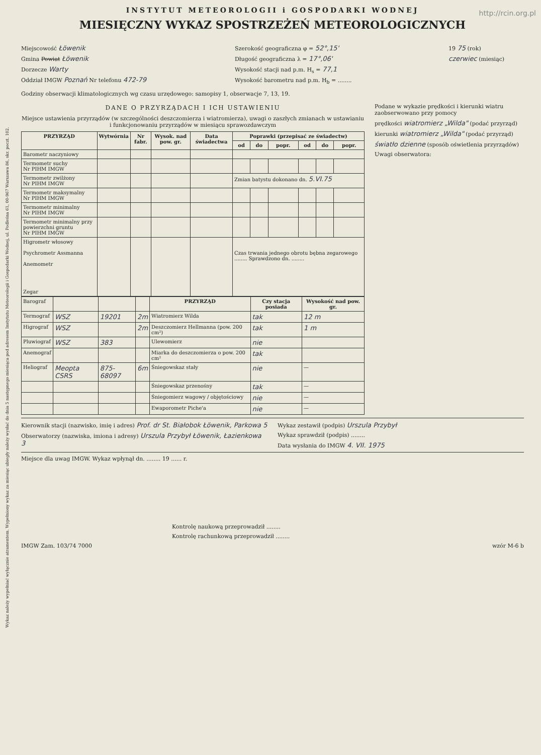http://rcin.org.pl
Wykaz należy wypełniać wyłącznie atramentem. Wypełniony wykaz za miesiąc ubiegły należy wysłać do dnia 5 następnego miesiąca pod adresem Instytutu Meteorologii i Gospodarki Wodnej, ul. Podleśna 61, 00-967 Warszawa 86, skr. poczt. 102.
INSTYTUT METEOROLOGII i GOSPODARKI WODNEJ
MIESIĘCZNY WYKAZ SPOSTRZEŻEŃ METEOROLOGICZNYCH
Miejscowość Łöwenik
Gmina Powiat Łöwenik
Dorzecze Warty
Oddział IMGW Poznań Nr telefonu 472-79
Szerokość geograficzna φ = 52°,15'
Długość geograficzna λ = 17°,06'
Wysokość stacji nad p.m. H<sub>s</sub> = 77,1
Wysokość barometru nad p.m. H<sub>b</sub> = ........
19 75 (rok)
czerwiec (miesiąc)
Godziny obserwacji klimatologicznych wg czasu urzędowego: samopisy 1, obserwacje 7, 13, 19.
DANE O PRZYRZĄDACH I ICH USTAWIENIU
Miejsce ustawienia przyrządów (w szczególności deszczomierza i wiatromierza), uwagi o zaszłych zmianach w ustawianiu i funkcjonowaniu przyrządów w miesiącu sprawozdawczym
| PRZYRZĄD | Wytwórnia | Nr fabr. | Wysok. nad pow. gr. | Data świadectwa | Poprawki (przepisać ze świadectw) | | | | | |
| --- | --- | --- | --- | --- | --- | --- | --- | --- | --- | --- |
| | | | | | od | do | popr. | od | do | popr. |
| Barometr naczyniowy | | | | | | | | | | |
| Termometr suchy Nr PIHM IMGW | | | | | | | | | | |
| Termometr zwilżony Nr PIHM IMGW | | | | | Zmian batystu dokonano dn. 5.VI.75 | | | | | |
| Termometr maksymalny Nr PIHM IMGW | | | | | | | | | | |
| Termometr minimalny Nr PIHM IMGW | | | | | | | | | | |
| Termometr minimalny przy powierzchni gruntu Nr PIHM IMGW | | | | | | | | | | |
| Higrometr włosowy Psychrometr Assmanna Anemometr Zegar | | | | | Czas trwania jednego obrotu bębna zegarowego ........ Sprawdzono dn. ........ | | | | | |
| Barograf | | | | PRZYRZĄD | Czy stacja posiada | Wysokość nad pow. gr. |
| Termograf | WSZ | 19201 | 2m | Wiatromierz Wilda | tak | 12 m |
| Higrograf | WSZ | | 2m | Deszczomierz Hellmanna (pow. 200 cm²) | tak | 1 m |
| Pluwiograf | WSZ | 383 | | Ulewomierz | nie | |
| Anemograf | | | | Miarka do deszczomierza o pow. 200 cm² | tak | |
| Heliograf | Meopta CSRS | 875-68097 | 6m | Śniegowskaz stały | nie | — |
| | | | | Śniegowskaz przenośny | tak | — |
| | | | | Śniegomierz wagowy / objętościowy | nie | — |
| | | | | Ewaporometr Piche'a | nie | — |
Podane w wykazie prędkości i kierunki wiatru zaobserwowano przy pomocy
prędkości wiatromierz „Wilda" (podać przyrząd)
kierunki wiatromierz „Wilda" (podać przyrząd)
światło dzienne (sposób oświetlenia przyrządów)
Uwagi obserwatora:
Kierownik stacji (nazwisko, imię i adres) Prof. dr St. Białobok Łöwenik, Parkowa 5
Obserwatorzy (nazwiska, imiona i adresy) Urszula Przybył Łöwenik, Łazienkowa 3
Wykaz zestawił (podpis) Urszula Przybył
Wykaz sprawdził (podpis) ........
Data wysłania do IMGW 4. VII. 1975
Miejsce dla uwag IMGW. Wykaz wpłynął dn. ........ 19 ...... r.
Kontrolę naukową przeprowadził ........
Kontrolę rachunkową przeprowadził ........
IMGW Zam. 103/74 7000 wzór M-6 b